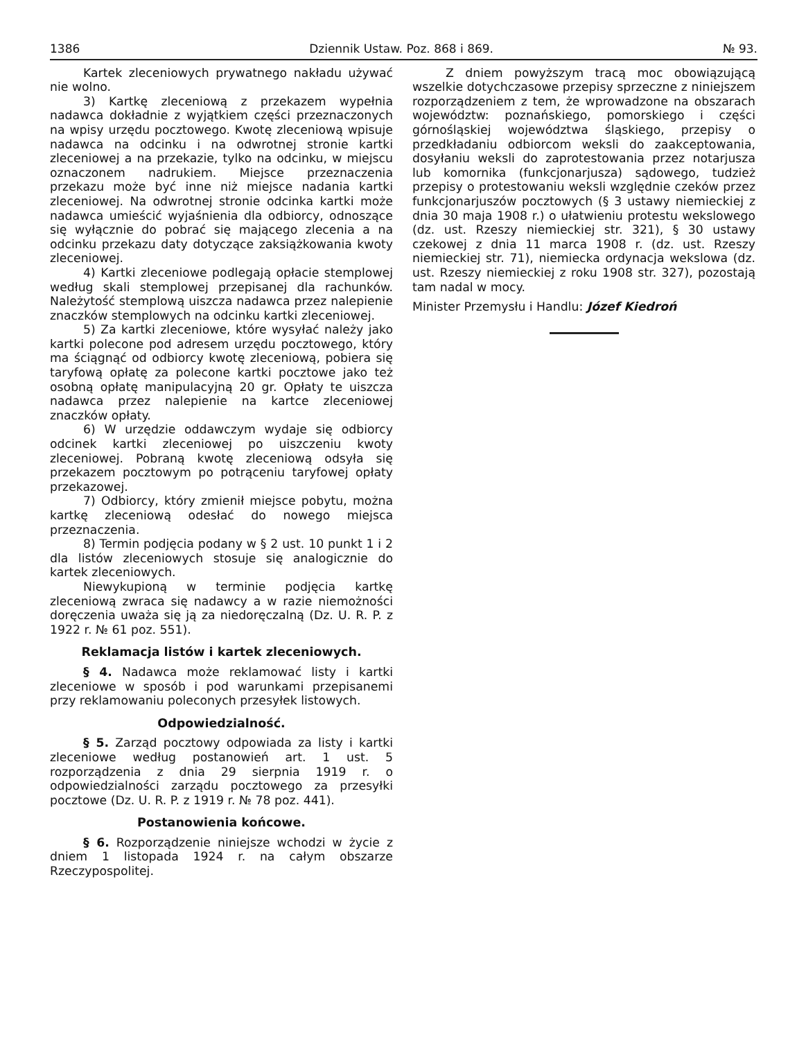1386 Dziennik Ustaw. Poz. 868 i 869. № 93.
Kartek zleceniowych prywatnego nakładu używać nie wolno.
3) Kartkę zleceniową z przekazem wypełnia nadawca dokładnie z wyjątkiem części przeznaczonych na wpisy urzędu pocztowego. Kwotę zleceniową wpisuje nadawca na odcinku i na odwrotnej stronie kartki zleceniowej a na przekazie, tylko na odcinku, w miejscu oznaczonem nadrukiem. Miejsce przeznaczenia przekazu może być inne niż miejsce nadania kartki zleceniowej. Na odwrotnej stronie odcinka kartki może nadawca umieścić wyjaśnienia dla odbiorcy, odnoszące się wyłącznie do pobrać się mającego zlecenia a na odcinku przekazu daty dotyczące zaksiążkowania kwoty zleceniowej.
4) Kartki zleceniowe podlegają opłacie stemplowej według skali stemplowej przepisanej dla rachunków. Należytość stemplową uiszcza nadawca przez nalepienie znaczków stemplowych na odcinku kartki zleceniowej.
5) Za kartki zleceniowe, które wysyłać należy jako kartki polecone pod adresem urzędu pocztowego, który ma ściągnąć od odbiorcy kwotę zleceniową, pobiera się taryfową opłatę za polecone kartki pocztowe jako też osobną opłatę manipulacyjną 20 gr. Opłaty te uiszcza nadawca przez nalepienie na kartce zleceniowej znaczków opłaty.
6) W urzędzie oddawczym wydaje się odbiorcy odcinek kartki zleceniowej po uiszczeniu kwoty zleceniowej. Pobraną kwotę zleceniową odsyła się przekazem pocztowym po potrąceniu taryfowej opłaty przekazowej.
7) Odbiorcy, który zmienił miejsce pobytu, można kartkę zleceniową odesłać do nowego miejsca przeznaczenia.
8) Termin podjęcia podany w § 2 ust. 10 punkt 1 i 2 dla listów zleceniowych stosuje się analogicznie do kartek zleceniowych.
Niewykupioną w terminie podjęcia kartkę zleceniową zwraca się nadawcy a w razie niemożności doręczenia uważa się ją za niedoręczalną (Dz. U. R. P. z 1922 r. № 61 poz. 551).
Reklamacja listów i kartek zleceniowych.
§ 4. Nadawca może reklamować listy i kartki zleceniowe w sposób i pod warunkami przepisanemi przy reklamowaniu poleconych przesyłek listowych.
Odpowiedzialność.
§ 5. Zarząd pocztowy odpowiada za listy i kartki zleceniowe według postanowień art. 1 ust. 5 rozporządzenia z dnia 29 sierpnia 1919 r. o odpowiedzialności zarządu pocztowego za przesyłki pocztowe (Dz. U. R. P. z 1919 r. № 78 poz. 441).
Postanowienia końcowe.
§ 6. Rozporządzenie niniejsze wchodzi w życie z dniem 1 listopada 1924 r. na całym obszarze Rzeczypospolitej.
Z dniem powyższym tracą moc obowiązującą wszelkie dotychczasowe przepisy sprzeczne z niniejszem rozporządzeniem z tem, że wprowadzone na obszarach województw: poznańskiego, pomorskiego i części górnośląskiej województwa śląskiego, przepisy o przedkładaniu odbiorcom weksli do zaakceptowania, dosyłaniu weksli do zaprotestowania przez notarjusza lub komornika (funkcjonarjusza) sądowego, tudzież przepisy o protestowaniu weksli względnie czeków przez funkcjonarjuszów pocztowych (§ 3 ustawy niemieckiej z dnia 30 maja 1908 r.) o ułatwieniu protestu wekslowego (dz. ust. Rzeszy niemieckiej str. 321), § 30 ustawy czekowej z dnia 11 marca 1908 r. (dz. ust. Rzeszy niemieckiej str. 71), niemiecka ordynacja wekslowa (dz. ust. Rzeszy niemieckiej z roku 1908 str. 327), pozostają tam nadal w mocy.
Minister Przemysłu i Handlu: Józef Kiedroń